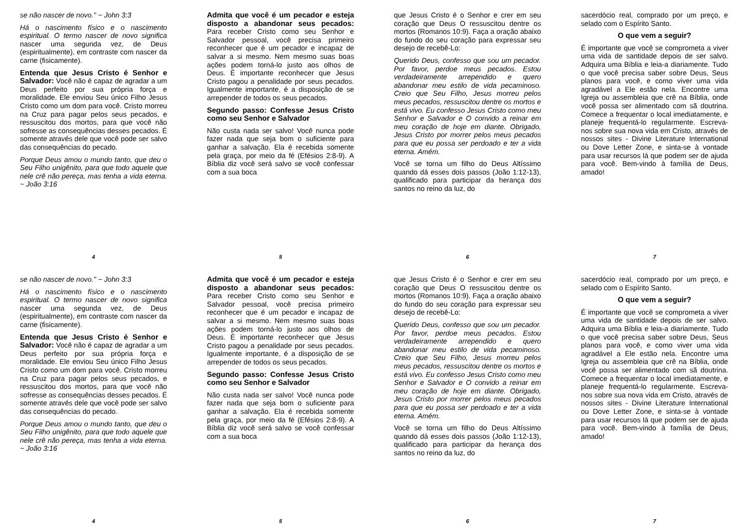se não nascer de novo." ~ John 3:3
Há o nascimento físico e o nascimento espiritual. O termo nascer de novo significa nascer uma segunda vez, de Deus (espiritualmente), em contraste com nascer da carne (fisicamente).
Entenda que Jesus Cristo é Senhor e Salvador: Você não é capaz de agradar a um Deus perfeito por sua própria força e moralidade. Ele enviou Seu único Filho Jesus Cristo como um dom para você. Cristo morreu na Cruz para pagar pelos seus pecados, e ressuscitou dos mortos, para que você não sofresse as consequências desses pecados. É somente através dele que você pode ser salvo das consequências do pecado.
Porque Deus amou o mundo tanto, que deu o Seu Filho unigênito, para que todo aquele que nele crê não pereça, mas tenha a vida eterna. ~ João 3:16
4
Admita que você é um pecador e esteja disposto a abandonar seus pecados: Para receber Cristo como seu Senhor e Salvador pessoal, você precisa primeiro reconhecer que é um pecador e incapaz de salvar a si mesmo. Nem mesmo suas boas ações podem torná-lo justo aos olhos de Deus. É importante reconhecer que Jesus Cristo pagou a penalidade por seus pecados. Igualmente importante, é a disposição de se arrepender de todos os seus pecados.
Segundo passo: Confesse Jesus Cristo como seu Senhor e Salvador
Não custa nada ser salvo! Você nunca pode fazer nada que seja bom o suficiente para ganhar a salvação. Ela é recebida somente pela graça, por meio da fé (Efésios 2:8-9). A Bíblia diz você será salvo se você confessar com a sua boca
5
que Jesus Cristo é o Senhor e crer em seu coração que Deus O ressuscitou dentre os mortos (Romanos 10:9). Faça a oração abaixo do fundo do seu coração para expressar seu desejo de recebê-Lo:
Querido Deus, confesso que sou um pecador. Por favor, perdoe meus pecados. Estou verdadeiramente arrependido e quero abandonar meu estilo de vida pecaminoso. Creio que Seu Filho, Jesus morreu pelos meus pecados, ressuscitou dentre os mortos e está vivo. Eu confesso Jesus Cristo como meu Senhor e Salvador e O convido a reinar em meu coração de hoje em diante. Obrigado, Jesus Cristo por morrer pelos meus pecados para que eu possa ser perdoado e ter a vida eterna. Amém.
Você se torna um filho do Deus Altíssimo quando dá esses dois passos (João 1:12-13), qualificado para participar da herança dos santos no reino da luz, do
6
sacerdócio real, comprado por um preço, e selado com o Espírito Santo.
O que vem a seguir?
É importante que você se comprometa a viver uma vida de santidade depois de ser salvo. Adquira uma Bíblia e leia-a diariamente. Tudo o que você precisa saber sobre Deus, Seus planos para você, e como viver uma vida agradável a Ele estão nela. Encontre uma Igreja ou assembleia que crê na Bíblia, onde você possa ser alimentado com sã doutrina. Comece a frequentar o local imediatamente, e planeje frequentá-lo regularmente. Escreva-nos sobre sua nova vida em Cristo, através de nossos sites - Divine Literature International ou Dove Letter Zone, e sinta-se à vontade para usar recursos lá que podem ser de ajuda para você. Bem-vindo à família de Deus, amado!
7
se não nascer de novo." ~ John 3:3
Há o nascimento físico e o nascimento espiritual. O termo nascer de novo significa nascer uma segunda vez, de Deus (espiritualmente), em contraste com nascer da carne (fisicamente).
Entenda que Jesus Cristo é Senhor e Salvador: Você não é capaz de agradar a um Deus perfeito por sua própria força e moralidade. Ele enviou Seu único Filho Jesus Cristo como um dom para você. Cristo morreu na Cruz para pagar pelos seus pecados, e ressuscitou dos mortos, para que você não sofresse as consequências desses pecados. É somente através dele que você pode ser salvo das consequências do pecado.
Porque Deus amou o mundo tanto, que deu o Seu Filho unigênito, para que todo aquele que nele crê não pereça, mas tenha a vida eterna. ~ João 3:16
4
Admita que você é um pecador e esteja disposto a abandonar seus pecados: Para receber Cristo como seu Senhor e Salvador pessoal, você precisa primeiro reconhecer que é um pecador e incapaz de salvar a si mesmo. Nem mesmo suas boas ações podem torná-lo justo aos olhos de Deus. É importante reconhecer que Jesus Cristo pagou a penalidade por seus pecados. Igualmente importante, é a disposição de se arrepender de todos os seus pecados.
Segundo passo: Confesse Jesus Cristo como seu Senhor e Salvador
Não custa nada ser salvo! Você nunca pode fazer nada que seja bom o suficiente para ganhar a salvação. Ela é recebida somente pela graça, por meio da fé (Efésios 2:8-9). A Bíblia diz você será salvo se você confessar com a sua boca
5
que Jesus Cristo é o Senhor e crer em seu coração que Deus O ressuscitou dentre os mortos (Romanos 10:9). Faça a oração abaixo do fundo do seu coração para expressar seu desejo de recebê-Lo:
Querido Deus, confesso que sou um pecador. Por favor, perdoe meus pecados. Estou verdadeiramente arrependido e quero abandonar meu estilo de vida pecaminoso. Creio que Seu Filho, Jesus morreu pelos meus pecados, ressuscitou dentre os mortos e está vivo. Eu confesso Jesus Cristo como meu Senhor e Salvador e O convido a reinar em meu coração de hoje em diante. Obrigado, Jesus Cristo por morrer pelos meus pecados para que eu possa ser perdoado e ter a vida eterna. Amém.
Você se torna um filho do Deus Altíssimo quando dá esses dois passos (João 1:12-13), qualificado para participar da herança dos santos no reino da luz, do
6
sacerdócio real, comprado por um preço, e selado com o Espírito Santo.
O que vem a seguir?
É importante que você se comprometa a viver uma vida de santidade depois de ser salvo. Adquira uma Bíblia e leia-a diariamente. Tudo o que você precisa saber sobre Deus, Seus planos para você, e como viver uma vida agradável a Ele estão nela. Encontre uma Igreja ou assembleia que crê na Bíblia, onde você possa ser alimentado com sã doutrina. Comece a frequentar o local imediatamente, e planeje frequentá-lo regularmente. Escreva-nos sobre sua nova vida em Cristo, através de nossos sites - Divine Literature International ou Dove Letter Zone, e sinta-se à vontade para usar recursos lá que podem ser de ajuda para você. Bem-vindo à família de Deus, amado!
7